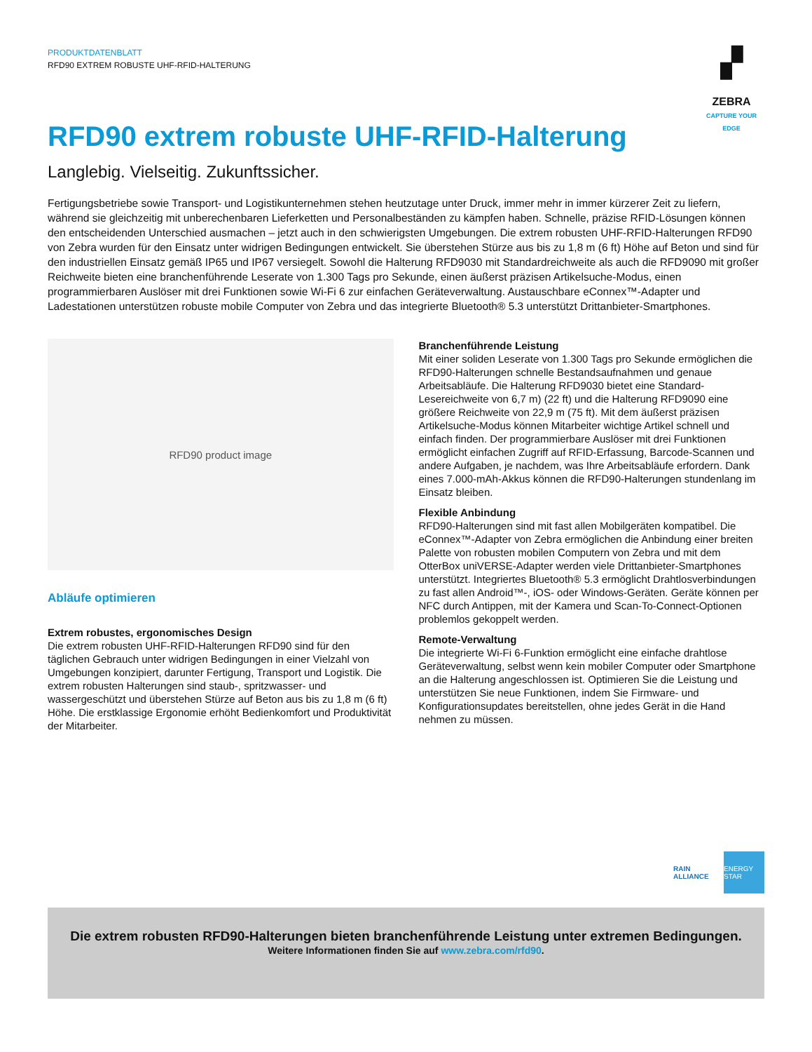PRODUKTDATENBLATT
RFD90 EXTREM ROBUSTE UHF-RFID-HALTERUNG
▞
ZEBRA
CAPTURE YOUR EDGE
RFD90 extrem robuste UHF-RFID-Halterung
Langlebig. Vielseitig. Zukunftssicher.
Fertigungsbetriebe sowie Transport- und Logistikunternehmen stehen heutzutage unter Druck, immer mehr in immer kürzerer Zeit zu liefern, während sie gleichzeitig mit unberechenbaren Lieferketten und Personalbeständen zu kämpfen haben. Schnelle, präzise RFID-Lösungen können den entscheidenden Unterschied ausmachen – jetzt auch in den schwierigsten Umgebungen. Die extrem robusten UHF-RFID-Halterungen RFD90 von Zebra wurden für den Einsatz unter widrigen Bedingungen entwickelt. Sie überstehen Stürze aus bis zu 1,8 m (6 ft) Höhe auf Beton und sind für den industriellen Einsatz gemäß IP65 und IP67 versiegelt. Sowohl die Halterung RFD9030 mit Standardreichweite als auch die RFD9090 mit großer Reichweite bieten eine branchenführende Leserate von 1.300 Tags pro Sekunde, einen äußerst präzisen Artikelsuche-Modus, einen programmierbaren Auslöser mit drei Funktionen sowie Wi-Fi 6 zur einfachen Geräteverwaltung. Austauschbare eConnex™-Adapter und Ladestationen unterstützen robuste mobile Computer von Zebra und das integrierte Bluetooth® 5.3 unterstützt Drittanbieter-Smartphones.
RFD90 product image
Abläufe optimieren
Extrem robustes, ergonomisches Design
Die extrem robusten UHF-RFID-Halterungen RFD90 sind für den täglichen Gebrauch unter widrigen Bedingungen in einer Vielzahl von Umgebungen konzipiert, darunter Fertigung, Transport und Logistik. Die extrem robusten Halterungen sind staub-, spritzwasser- und wassergeschützt und überstehen Stürze auf Beton aus bis zu 1,8 m (6 ft) Höhe. Die erstklassige Ergonomie erhöht Bedienkomfort und Produktivität der Mitarbeiter.
Branchenführende Leistung
Mit einer soliden Leserate von 1.300 Tags pro Sekunde ermöglichen die RFD90-Halterungen schnelle Bestandsaufnahmen und genaue Arbeitsabläufe. Die Halterung RFD9030 bietet eine Standard-Lesereichweite von 6,7 m) (22 ft) und die Halterung RFD9090 eine größere Reichweite von 22,9 m (75 ft). Mit dem äußerst präzisen Artikelsuche-Modus können Mitarbeiter wichtige Artikel schnell und einfach finden. Der programmierbare Auslöser mit drei Funktionen ermöglicht einfachen Zugriff auf RFID-Erfassung, Barcode-Scannen und andere Aufgaben, je nachdem, was Ihre Arbeitsabläufe erfordern. Dank eines 7.000-mAh-Akkus können die RFD90-Halterungen stundenlang im Einsatz bleiben.
Flexible Anbindung
RFD90-Halterungen sind mit fast allen Mobilgeräten kompatibel. Die eConnex™-Adapter von Zebra ermöglichen die Anbindung einer breiten Palette von robusten mobilen Computern von Zebra und mit dem OtterBox uniVERSE-Adapter werden viele Drittanbieter-Smartphones unterstützt. Integriertes Bluetooth® 5.3 ermöglicht Drahtlosverbindungen zu fast allen Android™-, iOS- oder Windows-Geräten. Geräte können per NFC durch Antippen, mit der Kamera und Scan-To-Connect-Optionen problemlos gekoppelt werden.
Remote-Verwaltung
Die integrierte Wi-Fi 6-Funktion ermöglicht eine einfache drahtlose Geräteverwaltung, selbst wenn kein mobiler Computer oder Smartphone an die Halterung angeschlossen ist. Optimieren Sie die Leistung und unterstützen Sie neue Funktionen, indem Sie Firmware- und Konfigurationsupdates bereitstellen, ohne jedes Gerät in die Hand nehmen zu müssen.
RAIN ALLIANCE
ENERGY STAR
Die extrem robusten RFD90-Halterungen bieten branchenführende Leistung unter extremen Bedingungen.
Weitere Informationen finden Sie auf www.zebra.com/rfd90.